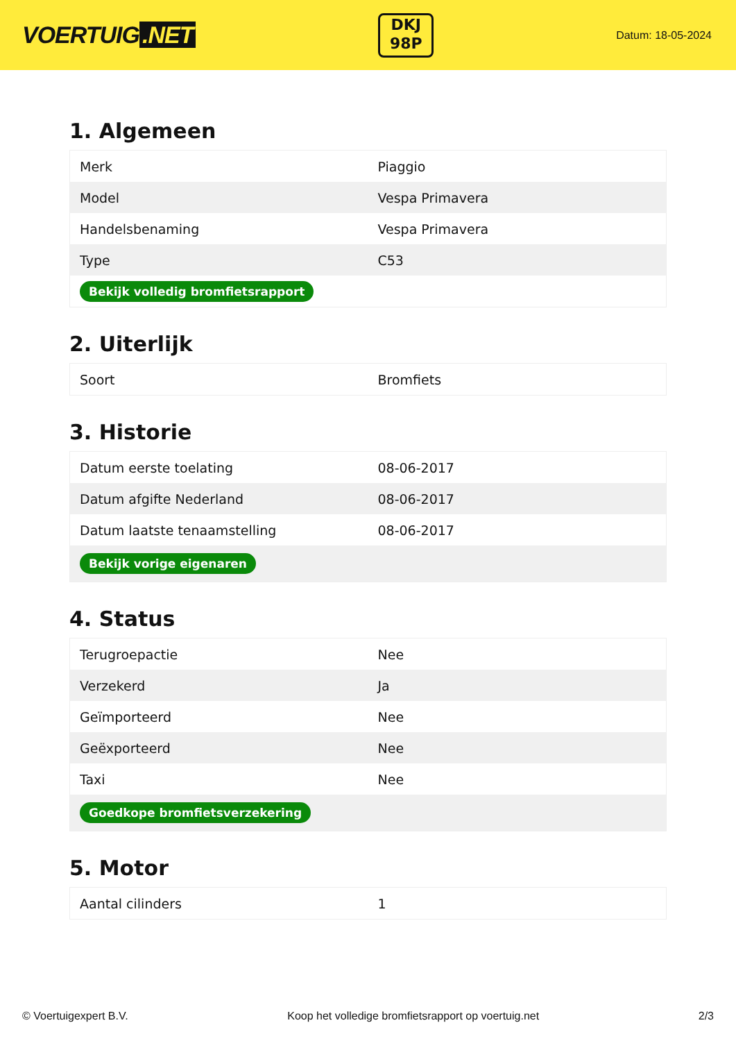VOERTUIG.NET
DKJ
98P
Datum: 18-05-2024
1. Algemeen
| Merk | Piaggio |
| Model | Vespa Primavera |
| Handelsbenaming | Vespa Primavera |
| Type | C53 |
| Bekijk volledig bromfietsrapport | |
2. Uiterlijk
| Soort | Bromfiets |
3. Historie
| Datum eerste toelating | 08-06-2017 |
| Datum afgifte Nederland | 08-06-2017 |
| Datum laatste tenaamstelling | 08-06-2017 |
| Bekijk vorige eigenaren | |
4. Status
| Terugroepactie | Nee |
| Verzekerd | Ja |
| Geïmporteerd | Nee |
| Geëxporteerd | Nee |
| Taxi | Nee |
| Goedkope bromfietsverzekering | |
5. Motor
| Aantal cilinders | 1 |
© Voertuigexpert B.V. Koop het volledige bromfietsrapport op voertuig.net 2/3